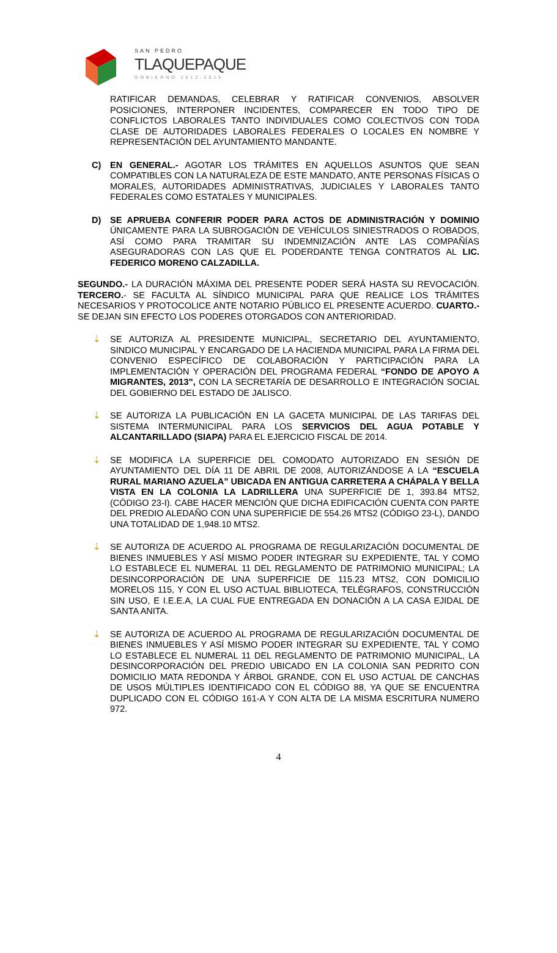SAN PEDRO
TLAQUEPAQUE
GOBIERNO 2012-2015
RATIFICAR DEMANDAS, CELEBRAR Y RATIFICAR CONVENIOS, ABSOLVER POSICIONES, INTERPONER INCIDENTES, COMPARECER EN TODO TIPO DE CONFLICTOS LABORALES TANTO INDIVIDUALES COMO COLECTIVOS CON TODA CLASE DE AUTORIDADES LABORALES FEDERALES O LOCALES EN NOMBRE Y REPRESENTACIÓN DEL AYUNTAMIENTO MANDANTE.
C) EN GENERAL.- AGOTAR LOS TRÁMITES EN AQUELLOS ASUNTOS QUE SEAN COMPATIBLES CON LA NATURALEZA DE ESTE MANDATO, ANTE PERSONAS FÍSICAS O MORALES, AUTORIDADES ADMINISTRATIVAS, JUDICIALES Y LABORALES TANTO FEDERALES COMO ESTATALES Y MUNICIPALES.
D) SE APRUEBA CONFERIR PODER PARA ACTOS DE ADMINISTRACIÓN Y DOMINIO ÚNICAMENTE PARA LA SUBROGACIÓN DE VEHÍCULOS SINIESTRADOS O ROBADOS, ASÍ COMO PARA TRAMITAR SU INDEMNIZACIÓN ANTE LAS COMPAÑÍAS ASEGURADORAS CON LAS QUE EL PODERDANTE TENGA CONTRATOS AL LIC. FEDERICO MORENO CALZADILLA.
SEGUNDO.- LA DURACIÓN MÁXIMA DEL PRESENTE PODER SERÁ HASTA SU REVOCACIÓN. TERCERO.- SE FACULTA AL SÍNDICO MUNICIPAL PARA QUE REALICE LOS TRÁMITES NECESARIOS Y PROTOCOLICE ANTE NOTARIO PÚBLICO EL PRESENTE ACUERDO. CUARTO.- SE DEJAN SIN EFECTO LOS PODERES OTORGADOS CON ANTERIORIDAD.
⇣ SE AUTORIZA AL PRESIDENTE MUNICIPAL, SECRETARIO DEL AYUNTAMIENTO, SINDICO MUNICIPAL Y ENCARGADO DE LA HACIENDA MUNICIPAL PARA LA FIRMA DEL CONVENIO ESPECÍFICO DE COLABORACIÓN Y PARTICIPACIÓN PARA LA IMPLEMENTACIÓN Y OPERACIÓN DEL PROGRAMA FEDERAL “FONDO DE APOYO A MIGRANTES, 2013”, CON LA SECRETARÍA DE DESARROLLO E INTEGRACIÓN SOCIAL DEL GOBIERNO DEL ESTADO DE JALISCO.
⇣ SE AUTORIZA LA PUBLICACIÓN EN LA GACETA MUNICIPAL DE LAS TARIFAS DEL SISTEMA INTERMUNICIPAL PARA LOS SERVICIOS DEL AGUA POTABLE Y ALCANTARILLADO (SIAPA) PARA EL EJERCICIO FISCAL DE 2014.
⇣ SE MODIFICA LA SUPERFICIE DEL COMODATO AUTORIZADO EN SESIÓN DE AYUNTAMIENTO DEL DÍA 11 DE ABRIL DE 2008, AUTORIZÁNDOSE A LA “ESCUELA RURAL MARIANO AZUELA” UBICADA EN ANTIGUA CARRETERA A CHÁPALA Y BELLA VISTA EN LA COLONIA LA LADRILLERA UNA SUPERFICIE DE 1, 393.84 MTS2, (CÓDIGO 23-I). CABE HACER MENCIÓN QUE DICHA EDIFICACIÓN CUENTA CON PARTE DEL PREDIO ALEDAÑO CON UNA SUPERFICIE DE 554.26 MTS2 (CÓDIGO 23-L), DANDO UNA TOTALIDAD DE 1,948.10 MTS2.
⇣ SE AUTORIZA DE ACUERDO AL PROGRAMA DE REGULARIZACIÓN DOCUMENTAL DE BIENES INMUEBLES Y ASÍ MISMO PODER INTEGRAR SU EXPEDIENTE, TAL Y COMO LO ESTABLECE EL NUMERAL 11 DEL REGLAMENTO DE PATRIMONIO MUNICIPAL; LA DESINCORPORACIÓN DE UNA SUPERFICIE DE 115.23 MTS2, CON DOMICILIO MORELOS 115, Y CON EL USO ACTUAL BIBLIOTECA, TELÉGRAFOS, CONSTRUCCIÓN SIN USO, E I.E.E.A, LA CUAL FUE ENTREGADA EN DONACIÓN A LA CASA EJIDAL DE SANTA ANITA.
⇣ SE AUTORIZA DE ACUERDO AL PROGRAMA DE REGULARIZACIÓN DOCUMENTAL DE BIENES INMUEBLES Y ASÍ MISMO PODER INTEGRAR SU EXPEDIENTE, TAL Y COMO LO ESTABLECE EL NUMERAL 11 DEL REGLAMENTO DE PATRIMONIO MUNICIPAL, LA DESINCORPORACIÓN DEL PREDIO UBICADO EN LA COLONIA SAN PEDRITO CON DOMICILIO MATA REDONDA Y ÁRBOL GRANDE, CON EL USO ACTUAL DE CANCHAS DE USOS MÚLTIPLES IDENTIFICADO CON EL CÓDIGO 88, YA QUE SE ENCUENTRA DUPLICADO CON EL CÓDIGO 161-A Y CON ALTA DE LA MISMA ESCRITURA NUMERO 972.
4